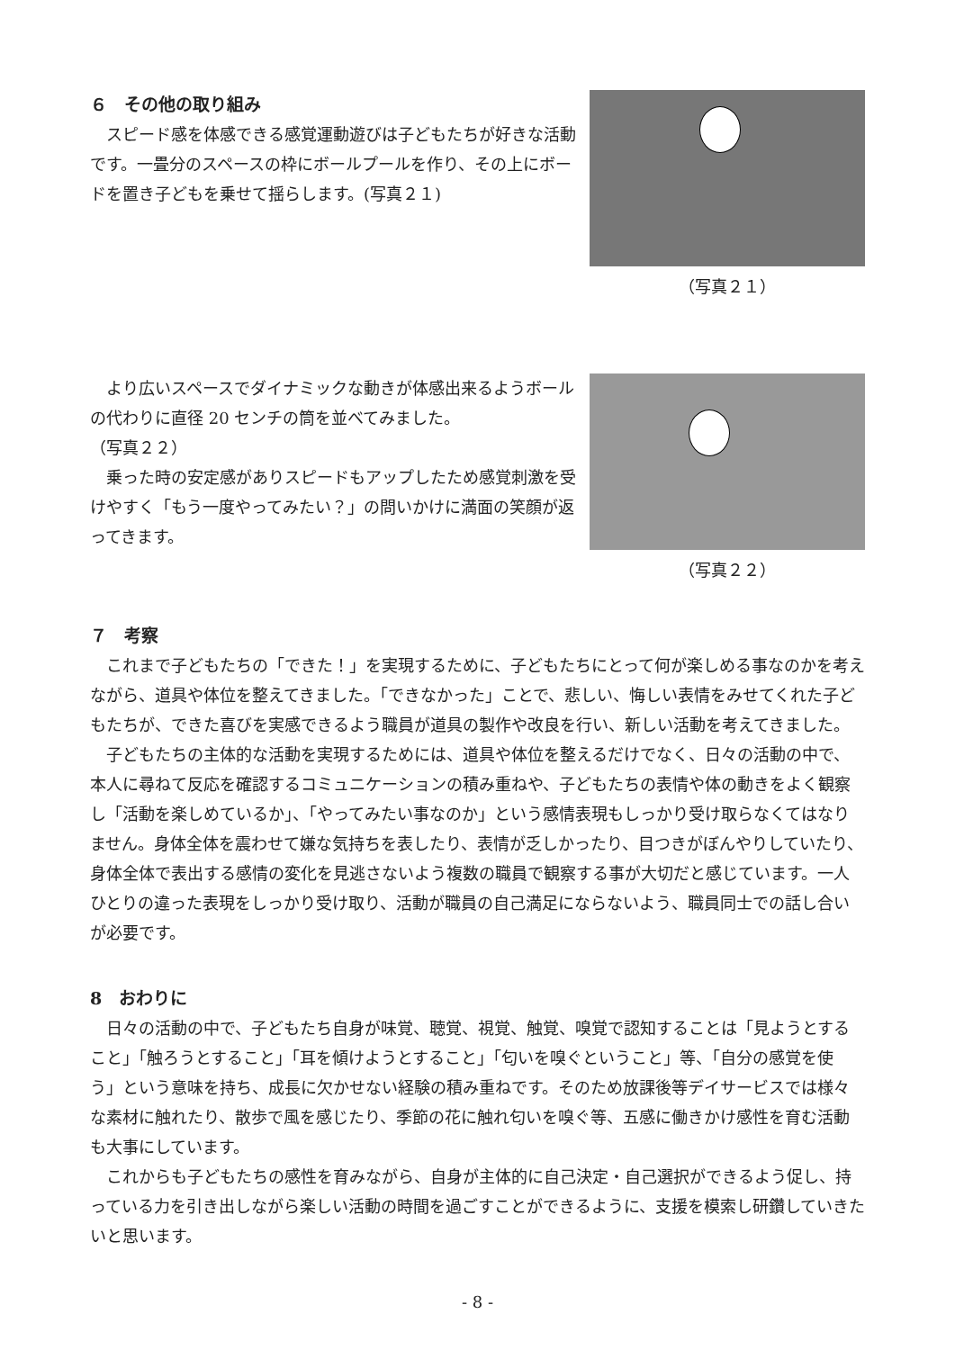６　その他の取り組み
　スピード感を体感できる感覚運動遊びは子どもたちが好きな活動です。一畳分のスペースの枠にボールプールを作り、その上にボードを置き子どもを乗せて揺らします。(写真２１)
（写真２１）
　より広いスペースでダイナミックな動きが体感出来るようボールの代わりに直径 20 センチの筒を並べてみました。
（写真２２）
　乗った時の安定感がありスピードもアップしたため感覚刺激を受けやすく「もう一度やってみたい？」の問いかけに満面の笑顔が返ってきます。
（写真２２）
７　考察
　これまで子どもたちの「できた！」を実現するために、子どもたちにとって何が楽しめる事なのかを考えながら、道具や体位を整えてきました。「できなかった」ことで、悲しい、悔しい表情をみせてくれた子どもたちが、できた喜びを実感できるよう職員が道具の製作や改良を行い、新しい活動を考えてきました。
　子どもたちの主体的な活動を実現するためには、道具や体位を整えるだけでなく、日々の活動の中で、本人に尋ねて反応を確認するコミュニケーションの積み重ねや、子どもたちの表情や体の動きをよく観察し「活動を楽しめているか」、「やってみたい事なのか」という感情表現もしっかり受け取らなくてはなりません。身体全体を震わせて嫌な気持ちを表したり、表情が乏しかったり、目つきがぼんやりしていたり、身体全体で表出する感情の変化を見逃さないよう複数の職員で観察する事が大切だと感じています。一人ひとりの違った表現をしっかり受け取り、活動が職員の自己満足にならないよう、職員同士での話し合いが必要です。
8　おわりに
　日々の活動の中で、子どもたち自身が味覚、聴覚、視覚、触覚、嗅覚で認知することは「見ようとすること」「触ろうとすること」「耳を傾けようとすること」「匂いを嗅ぐということ」等、「自分の感覚を使う」という意味を持ち、成長に欠かせない経験の積み重ねです。そのため放課後等デイサービスでは様々な素材に触れたり、散歩で風を感じたり、季節の花に触れ匂いを嗅ぐ等、五感に働きかけ感性を育む活動も大事にしています。
　これからも子どもたちの感性を育みながら、自身が主体的に自己決定・自己選択ができるよう促し、持っている力を引き出しながら楽しい活動の時間を過ごすことができるように、支援を模索し研鑽していきたいと思います。
- 8 -